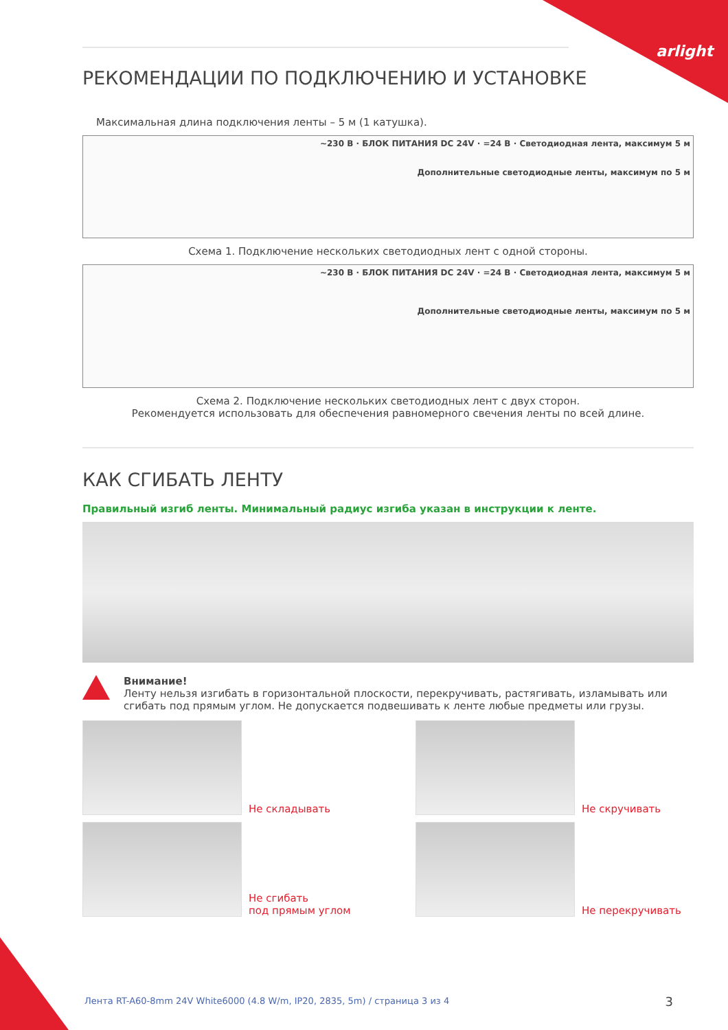arlight
РЕКОМЕНДАЦИИ ПО ПОДКЛЮЧЕНИЮ И УСТАНОВКЕ
Максимальная длина подключения ленты – 5 м (1 катушка).
~230 В · БЛОК ПИТАНИЯ DC 24V · =24 В · Светодиодная лента, максимум 5 м
Дополнительные светодиодные ленты, максимум по 5 м
Схема 1. Подключение нескольких светодиодных лент с одной стороны.
~230 В · БЛОК ПИТАНИЯ DC 24V · =24 В · Светодиодная лента, максимум 5 м
Дополнительные светодиодные ленты, максимум по 5 м
Схема 2. Подключение нескольких светодиодных лент с двух сторон.
Рекомендуется использовать для обеспечения равномерного свечения ленты по всей длине.
КАК СГИБАТЬ ЛЕНТУ
Правильный изгиб ленты. Минимальный радиус изгиба указан в инструкции к ленте.
Внимание!
Ленту нельзя изгибать в горизонтальной плоскости, перекручивать, растягивать, изламывать или сгибать под прямым углом. Не допускается подвешивать к ленте любые предметы или грузы.
Не складывать
Не скручивать
Не сгибать
под прямым углом
Не перекручивать
Лента RT-A60-8mm 24V White6000 (4.8 W/m, IP20, 2835, 5m) / страница 3 из 4
3